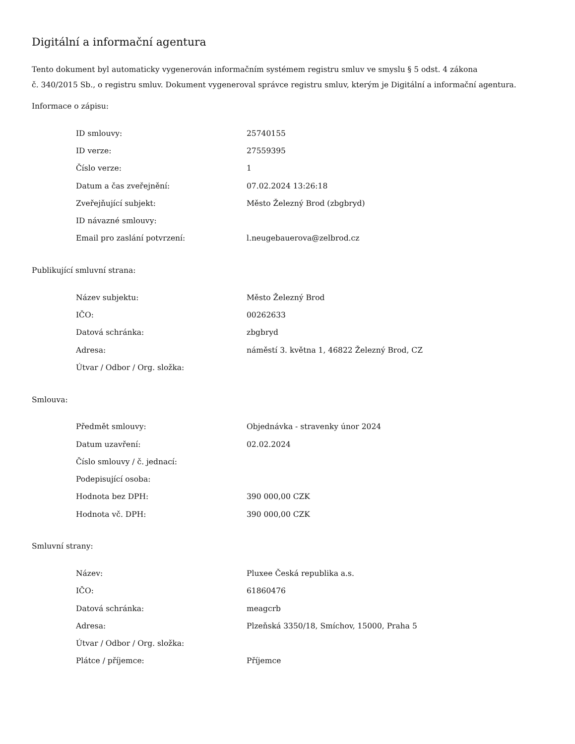Digitální a informační agentura
Tento dokument byl automaticky vygenerován informačním systémem registru smluv ve smyslu § 5 odst. 4 zákona
č. 340/2015 Sb., o registru smluv. Dokument vygeneroval správce registru smluv, kterým je Digitální a informační agentura.
Informace o zápisu:
| ID smlouvy: | 25740155 |
| ID verze: | 27559395 |
| Číslo verze: | 1 |
| Datum a čas zveřejnění: | 07.02.2024 13:26:18 |
| Zveřejňující subjekt: | Město Železný Brod (zbgbryd) |
| ID návazné smlouvy: | |
| Email pro zaslání potvrzení: | l.neugebauerova@zelbrod.cz |
Publikující smluvní strana:
| Název subjektu: | Město Železný Brod |
| IČO: | 00262633 |
| Datová schránka: | zbgbryd |
| Adresa: | náměstí 3. května 1, 46822 Železný Brod, CZ |
| Útvar / Odbor / Org. složka: | |
Smlouva:
| Předmět smlouvy: | Objednávka - stravenky únor 2024 |
| Datum uzavření: | 02.02.2024 |
| Číslo smlouvy / č. jednací: | |
| Podepisující osoba: | |
| Hodnota bez DPH: | 390 000,00 CZK |
| Hodnota vč. DPH: | 390 000,00 CZK |
Smluvní strany:
| Název: | Pluxee Česká republika a.s. |
| IČO: | 61860476 |
| Datová schránka: | meagcrb |
| Adresa: | Plzeňská 3350/18, Smíchov, 15000, Praha 5 |
| Útvar / Odbor / Org. složka: | |
| Plátce / příjemce: | Příjemce |